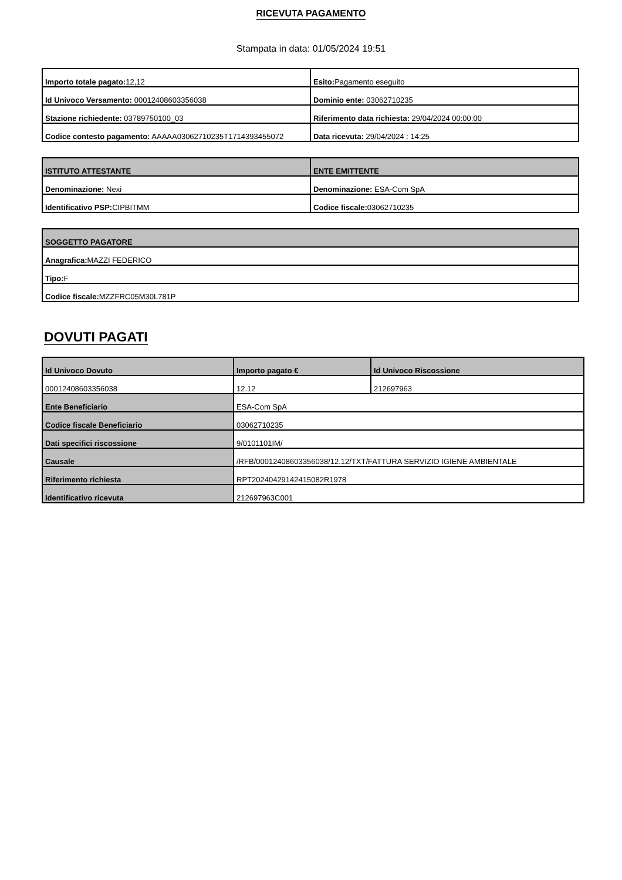RICEVUTA PAGAMENTO
Stampata in data: 01/05/2024 19:51
| Importo totale pagato: 12,12 | Esito: Pagamento eseguito |
| Id Univoco Versamento: 00012408603356038 | Dominio ente: 03062710235 |
| Stazione richiedente: 03789750100_03 | Riferimento data richiesta: 29/04/2024 00:00:00 |
| Codice contesto pagamento: AAAAA03062710235T1714393455072 | Data ricevuta: 29/04/2024 : 14:25 |
| ISTITUTO ATTESTANTE | ENTE EMITTENTE |
| --- | --- |
| Denominazione: Nexi | Denominazione: ESA-Com SpA |
| Identificativo PSP: CIPBITMM | Codice fiscale: 03062710235 |
| SOGGETTO PAGATORE |
| --- |
| Anagrafica: MAZZI FEDERICO |
| Tipo: F |
| Codice fiscale: MZZFRC05M30L781P |
DOVUTI PAGATI
| Id Univoco Dovuto | Importo pagato € | Id Univoco Riscossione |
| --- | --- | --- |
| 00012408603356038 | 12.12 | 212697963 |
| Ente Beneficiario | ESA-Com SpA | |
| Codice fiscale Beneficiario | 03062710235 | |
| Dati specifici riscossione | 9/0101101IM/ | |
| Causale | /RFB/00012408603356038/12.12/TXT/FATTURA SERVIZIO IGIENE AMBIENTALE | |
| Riferimento richiesta | RPT20240429142415082R1978 | |
| Identificativo ricevuta | 212697963C001 | |